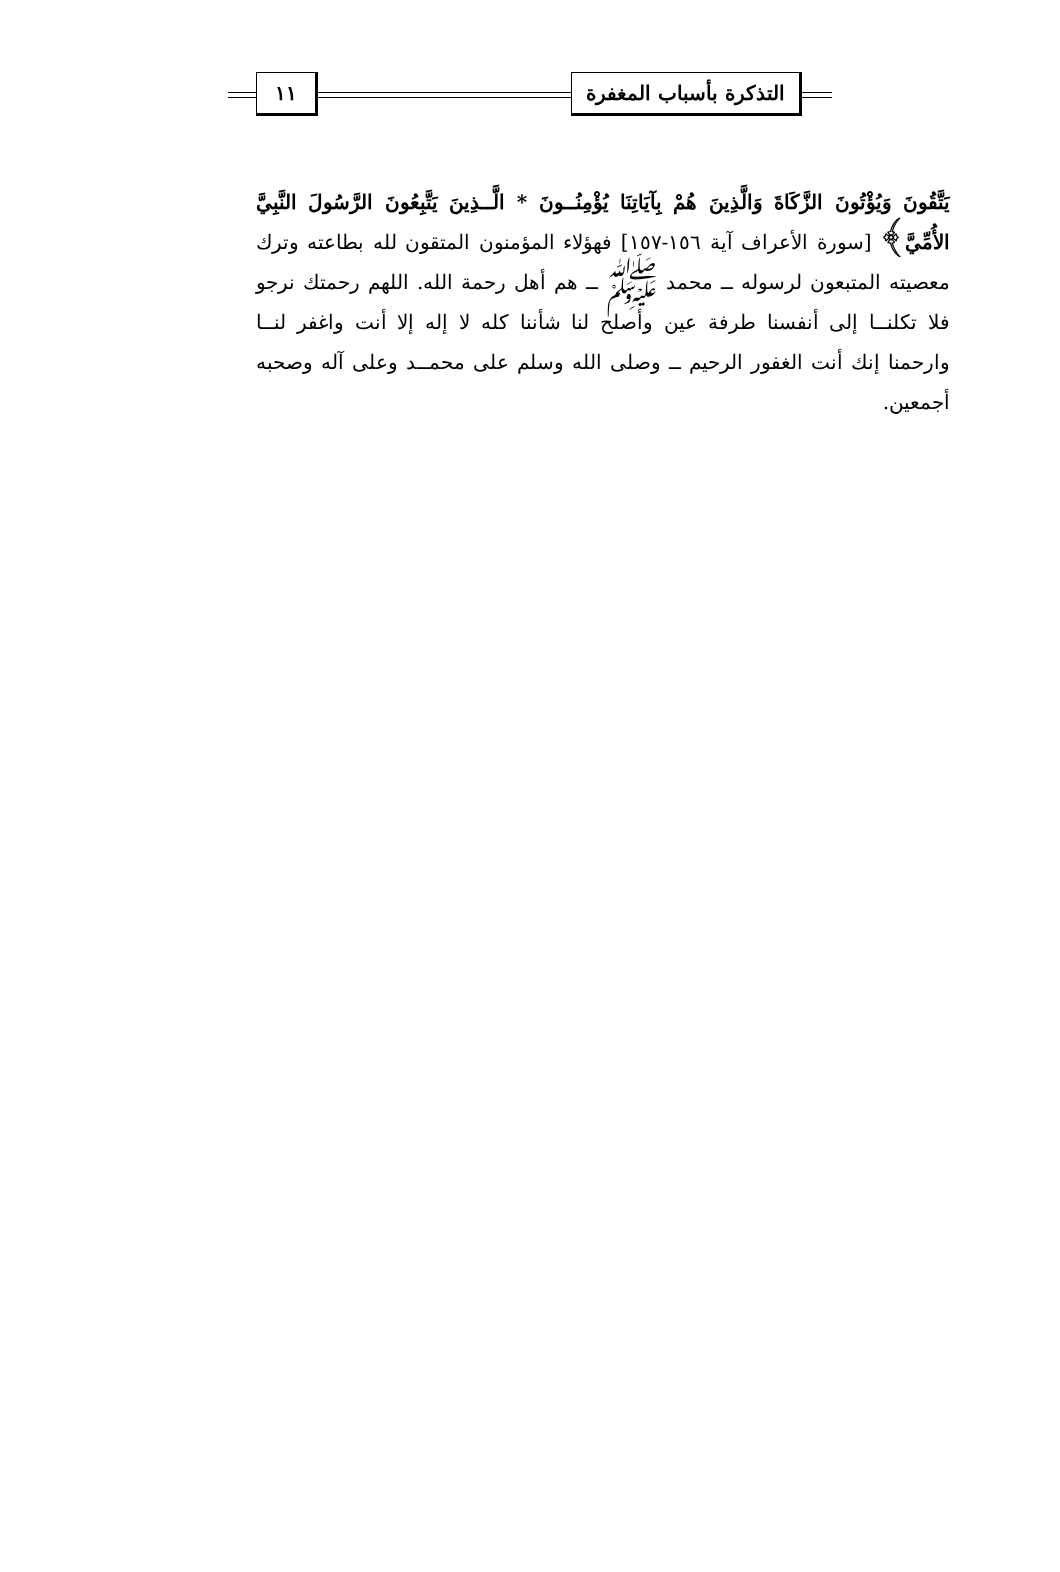التذكرة بأسباب المغفرة ١١
يَتَّقُونَ وَيُؤْتُونَ الزَّكَاةَ وَالَّذِينَ هُمْ بِآيَاتِنَا يُؤْمِنُــونَ * الَّــذِينَ يَتَّبِعُونَ الرَّسُولَ النَّبِيَّ الأُمِّيَّ﴾ [سورة الأعراف آية ١٥٦-١٥٧] فهؤلاء المؤمنون المتقون لله بطاعته وترك معصيته المتبعون لرسوله ــ محمد ﷺ ــ هم أهل رحمة الله. اللهم رحمتك نرجو فلا تكلنــا إلى أنفسنا طرفة عين وأصلح لنا شأننا كله لا إله إلا أنت واغفر لنــا وارحمنا إنك أنت الغفور الرحيم ــ وصلى الله وسلم على محمــد وعلى آله وصحبه أجمعين.